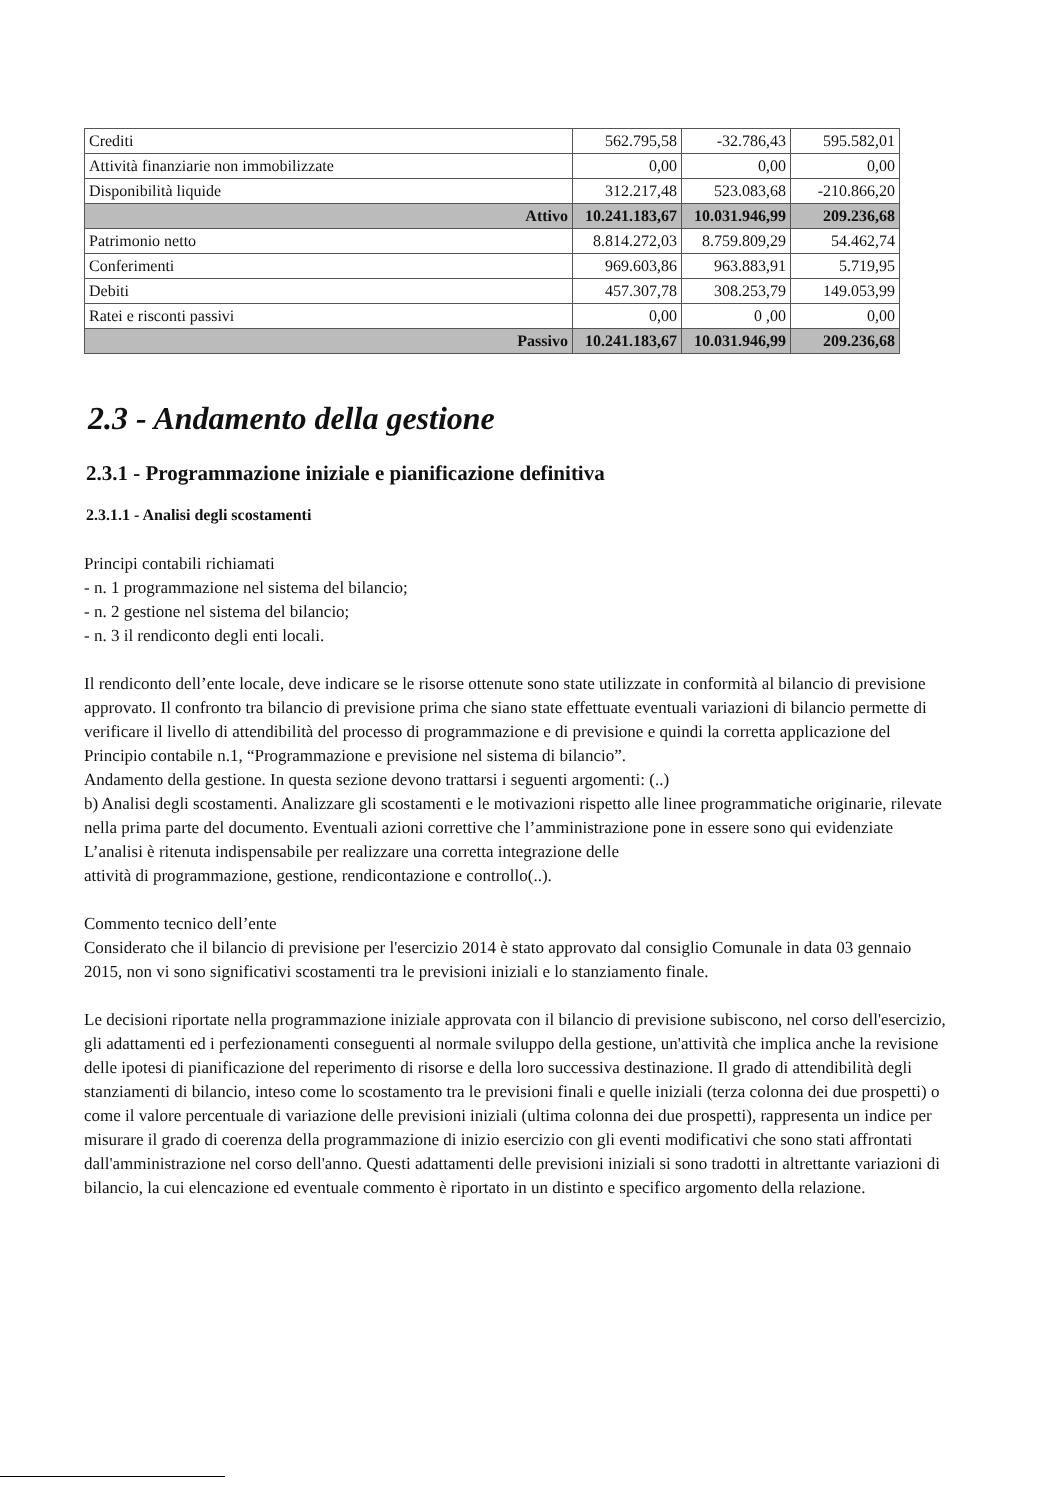| Crediti | 562.795,58 | -32.786,43 | 595.582,01 |
| Attività finanziarie non immobilizzate | 0,00 | 0,00 | 0,00 |
| Disponibilità liquide | 312.217,48 | 523.083,68 | -210.866,20 |
| Attivo | 10.241.183,67 | 10.031.946,99 | 209.236,68 |
| Patrimonio netto | 8.814.272,03 | 8.759.809,29 | 54.462,74 |
| Conferimenti | 969.603,86 | 963.883,91 | 5.719,95 |
| Debiti | 457.307,78 | 308.253,79 | 149.053,99 |
| Ratei e risconti passivi | 0,00 | 0 ,00 | 0,00 |
| Passivo | 10.241.183,67 | 10.031.946,99 | 209.236,68 |
2.3 - Andamento della gestione
2.3.1 - Programmazione iniziale e pianificazione definitiva
2.3.1.1 - Analisi degli scostamenti
Principi contabili richiamati
- n. 1 programmazione nel sistema del bilancio;
- n. 2 gestione nel sistema del bilancio;
- n. 3 il rendiconto degli enti locali.
Il rendiconto dell’ente locale, deve indicare se le risorse ottenute sono state utilizzate in conformità al bilancio di previsione approvato. Il confronto tra bilancio di previsione prima che siano state effettuate eventuali variazioni di bilancio permette di verificare il livello di attendibilità del processo di programmazione e di previsione e quindi la corretta applicazione del Principio contabile n.1, “Programmazione e previsione nel sistema di bilancio”.
Andamento della gestione. In questa sezione devono trattarsi i seguenti argomenti: (..)
b) Analisi degli scostamenti. Analizzare gli scostamenti e le motivazioni rispetto alle linee programmatiche originarie, rilevate nella prima parte del documento. Eventuali azioni correttive che l’amministrazione pone in essere sono qui evidenziate L’analisi è ritenuta indispensabile per realizzare una corretta integrazione delle
attività di programmazione, gestione, rendicontazione e controllo(..).
Commento tecnico dell’ente
Considerato che il bilancio di previsione per l'esercizio 2014 è stato approvato dal consiglio Comunale in data 03 gennaio 2015, non vi sono significativi scostamenti tra le previsioni iniziali e lo stanziamento finale.
Le decisioni riportate nella programmazione iniziale approvata con il bilancio di previsione subiscono, nel corso dell'esercizio, gli adattamenti ed i perfezionamenti conseguenti al normale sviluppo della gestione, un'attività che implica anche la revisione delle ipotesi di pianificazione del reperimento di risorse e della loro successiva destinazione. Il grado di attendibilità degli stanziamenti di bilancio, inteso come lo scostamento tra le previsioni finali e quelle iniziali (terza colonna dei due prospetti) o come il valore percentuale di variazione delle previsioni iniziali (ultima colonna dei due prospetti), rappresenta un indice per misurare il grado di coerenza della programmazione di inizio esercizio con gli eventi modificativi che sono stati affrontati dall'amministrazione nel corso dell'anno. Questi adattamenti delle previsioni iniziali si sono tradotti in altrettante variazioni di bilancio, la cui elencazione ed eventuale commento è riportato in un distinto e specifico argomento della relazione.